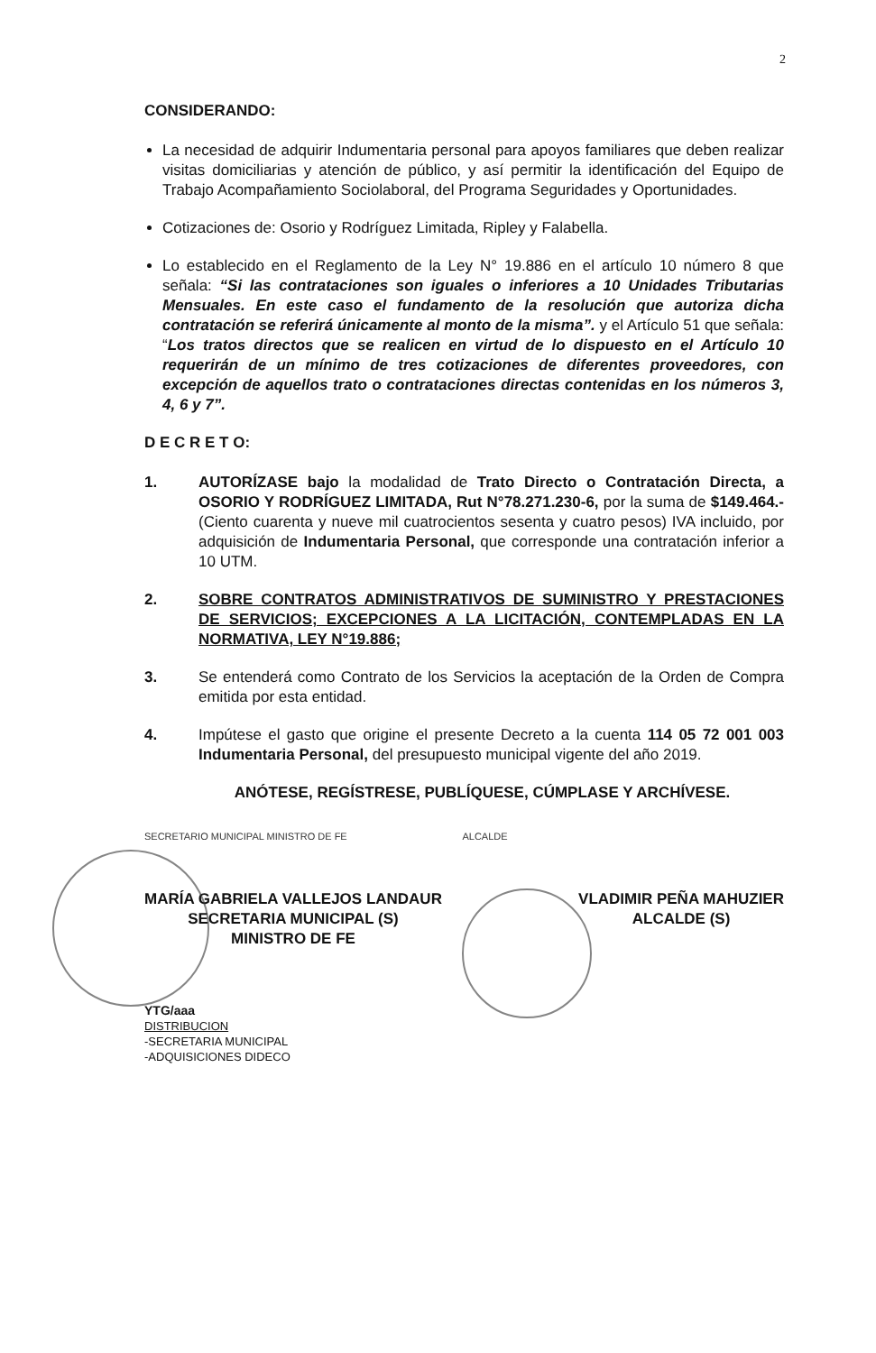2
CONSIDERANDO:
La necesidad de adquirir Indumentaria personal para apoyos familiares que deben realizar visitas domiciliarias y atención de público, y así permitir la identificación del Equipo de Trabajo Acompañamiento Sociolaboral, del Programa Seguridades y Oportunidades.
Cotizaciones de: Osorio y Rodríguez Limitada, Ripley y Falabella.
Lo establecido en el Reglamento de la Ley N° 19.886 en el artículo 10 número 8 que señala: “Si las contrataciones son iguales o inferiores a 10 Unidades Tributarias Mensuales. En este caso el fundamento de la resolución que autoriza dicha contratación se referirá únicamente al monto de la misma”. y el Artículo 51 que señala: “Los tratos directos que se realicen en virtud de lo dispuesto en el Artículo 10 requerirán de un mínimo de tres cotizaciones de diferentes proveedores, con excepción de aquellos trato o contrataciones directas contenidas en los números 3, 4, 6 y 7”.
D E C R E T O:
1. AUTORÍZASE bajo la modalidad de Trato Directo o Contratación Directa, a OSORIO Y RODRÍGUEZ LIMITADA, Rut N°78.271.230-6, por la suma de $149.464.- (Ciento cuarenta y nueve mil cuatrocientos sesenta y cuatro pesos) IVA incluido, por adquisición de Indumentaria Personal, que corresponde una contratación inferior a 10 UTM.
2. SOBRE CONTRATOS ADMINISTRATIVOS DE SUMINISTRO Y PRESTACIONES DE SERVICIOS; EXCEPCIONES A LA LICITACIÓN, CONTEMPLADAS EN LA NORMATIVA, LEY N°19.886;
3. Se entenderá como Contrato de los Servicios la aceptación de la Orden de Compra emitida por esta entidad.
4. Impútese el gasto que origine el presente Decreto a la cuenta 114 05 72 001 003 Indumentaria Personal, del presupuesto municipal vigente del año 2019.
ANÓTESE, REGÍSTRESE, PUBLÍQUESE, CÚMPLASE Y ARCHÍVESE.
SECRETARIO MUNICIPAL MINISTRO DE FE ALCALDE
MARÍA GABRIELA VALLEJOS LANDAUR
SECRETARIA MUNICIPAL (S)
MINISTRO DE FE
VLADIMIR PEÑA MAHUZIER
ALCALDE (S)
YTG/aaa
DISTRIBUCION
-SECRETARIA MUNICIPAL
-ADQUISICIONES DIDECO